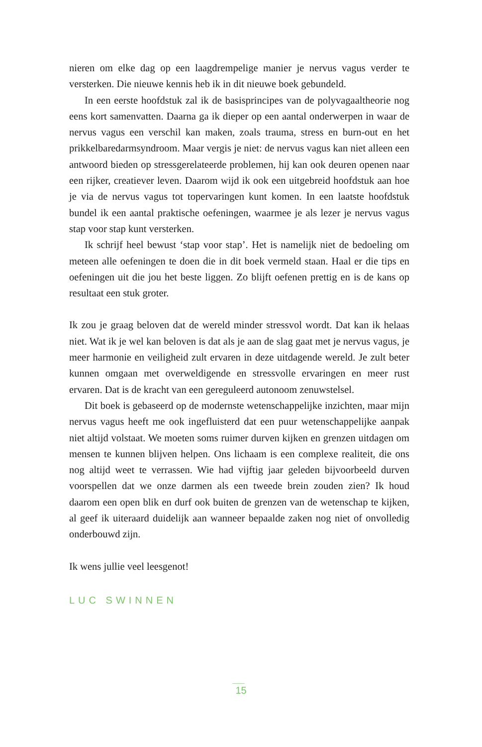nieren om elke dag op een laagdrempelige manier je nervus vagus verder te versterken. Die nieuwe kennis heb ik in dit nieuwe boek gebundeld.
In een eerste hoofdstuk zal ik de basisprincipes van de polyvagaaltheorie nog eens kort samenvatten. Daarna ga ik dieper op een aantal onderwerpen in waar de nervus vagus een verschil kan maken, zoals trauma, stress en burn-out en het prikkelbaredarmsyndroom. Maar vergis je niet: de nervus vagus kan niet alleen een antwoord bieden op stressgerelateerde problemen, hij kan ook deuren openen naar een rijker, creatiever leven. Daarom wijd ik ook een uitgebreid hoofdstuk aan hoe je via de nervus vagus tot topervaringen kunt komen. In een laatste hoofdstuk bundel ik een aantal praktische oefeningen, waarmee je als lezer je nervus vagus stap voor stap kunt versterken.
Ik schrijf heel bewust ‘stap voor stap’. Het is namelijk niet de bedoeling om meteen alle oefeningen te doen die in dit boek vermeld staan. Haal er die tips en oefeningen uit die jou het beste liggen. Zo blijft oefenen prettig en is de kans op resultaat een stuk groter.
Ik zou je graag beloven dat de wereld minder stressvol wordt. Dat kan ik helaas niet. Wat ik je wel kan beloven is dat als je aan de slag gaat met je nervus vagus, je meer harmonie en veiligheid zult ervaren in deze uitdagende wereld. Je zult beter kunnen omgaan met overweldigende en stressvolle ervaringen en meer rust ervaren. Dat is de kracht van een gereguleerd autonoom zenuwstelsel.
Dit boek is gebaseerd op de modernste wetenschappelijke inzichten, maar mijn nervus vagus heeft me ook ingefluisterd dat een puur wetenschappelijke aanpak niet altijd volstaat. We moeten soms ruimer durven kijken en grenzen uitdagen om mensen te kunnen blijven helpen. Ons lichaam is een complexe realiteit, die ons nog altijd weet te verrassen. Wie had vijftig jaar geleden bijvoorbeeld durven voorspellen dat we onze darmen als een tweede brein zouden zien? Ik houd daarom een open blik en durf ook buiten de grenzen van de wetenschap te kijken, al geef ik uiteraard duidelijk aan wanneer bepaalde zaken nog niet of onvolledig onderbouwd zijn.
Ik wens jullie veel leesgenot!
LUC SWINNEN
15